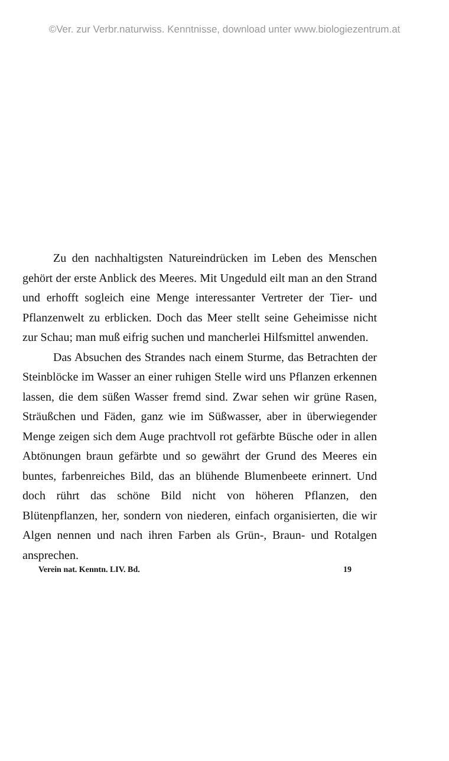©Ver. zur Verbr.naturwiss. Kenntnisse, download unter www.biologiezentrum.at
Zu den nachhaltigsten Natureindrücken im Leben des Menschen gehört der erste Anblick des Meeres. Mit Ungeduld eilt man an den Strand und erhofft sogleich eine Menge interessanter Vertreter der Tier- und Pflanzenwelt zu erblicken. Doch das Meer stellt seine Geheimisse nicht zur Schau; man muß eifrig suchen und mancherlei Hilfsmittel anwenden.
Das Absuchen des Strandes nach einem Sturme, das Betrachten der Steinblöcke im Wasser an einer ruhigen Stelle wird uns Pflanzen erkennen lassen, die dem süßen Wasser fremd sind. Zwar sehen wir grüne Rasen, Sträußchen und Fäden, ganz wie im Süßwasser, aber in überwiegender Menge zeigen sich dem Auge prachtvoll rot gefärbte Büsche oder in allen Abtönungen braun gefärbte und so gewährt der Grund des Meeres ein buntes, farbenreiches Bild, das an blühende Blumenbeete erinnert. Und doch rührt das schöne Bild nicht von höheren Pflanzen, den Blütenpflanzen, her, sondern von niederen, einfach organisierten, die wir Algen nennen und nach ihren Farben als Grün-, Braun- und Rotalgen ansprechen.
Verein nat. Kenntn. LIV. Bd. 19